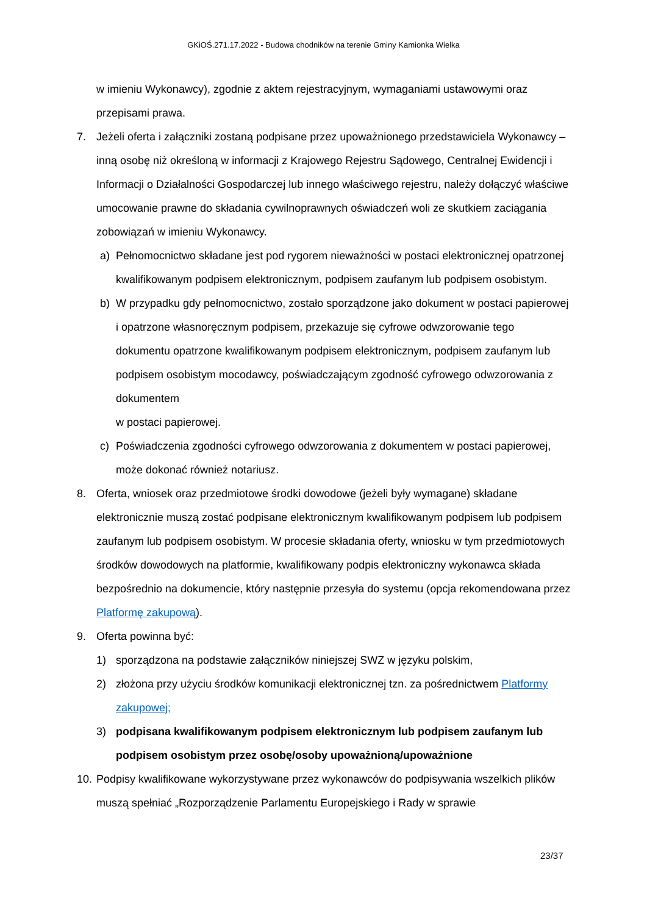GKiOŚ.271.17.2022 - Budowa chodników na terenie Gminy Kamionka Wielka
w imieniu Wykonawcy), zgodnie z aktem rejestracyjnym, wymaganiami ustawowymi oraz przepisami prawa.
7. Jeżeli oferta i załączniki zostaną podpisane przez upoważnionego przedstawiciela Wykonawcy – inną osobę niż określoną w informacji z Krajowego Rejestru Sądowego, Centralnej Ewidencji i Informacji o Działalności Gospodarczej lub innego właściwego rejestru, należy dołączyć właściwe umocowanie prawne do składania cywilnoprawnych oświadczeń woli ze skutkiem zaciągania zobowiązań w imieniu Wykonawcy.
a) Pełnomocnictwo składane jest pod rygorem nieważności w postaci elektronicznej opatrzonej kwalifikowanym podpisem elektronicznym, podpisem zaufanym lub podpisem osobistym.
b) W przypadku gdy pełnomocnictwo, zostało sporządzone jako dokument w postaci papierowej i opatrzone własnoręcznym podpisem, przekazuje się cyfrowe odwzorowanie tego dokumentu opatrzone kwalifikowanym podpisem elektronicznym, podpisem zaufanym lub podpisem osobistym mocodawcy, poświadczającym zgodność cyfrowego odwzorowania z dokumentem
w postaci papierowej.
c) Poświadczenia zgodności cyfrowego odwzorowania z dokumentem w postaci papierowej, może dokonać również notariusz.
8. Oferta, wniosek oraz przedmiotowe środki dowodowe (jeżeli były wymagane) składane elektronicznie muszą zostać podpisane elektronicznym kwalifikowanym podpisem lub podpisem zaufanym lub podpisem osobistym. W procesie składania oferty, wniosku w tym przedmiotowych środków dowodowych na platformie, kwalifikowany podpis elektroniczny wykonawca składa bezpośrednio na dokumencie, który następnie przesyła do systemu (opcja rekomendowana przez Platformę zakupową).
9. Oferta powinna być:
1) sporządzona na podstawie załączników niniejszej SWZ w języku polskim,
2) złożona przy użyciu środków komunikacji elektronicznej tzn. za pośrednictwem Platformy zakupowej;
3) podpisana kwalifikowanym podpisem elektronicznym lub podpisem zaufanym lub podpisem osobistym przez osobę/osoby upoważnioną/upoważnione
10.
Podpisy kwalifikowane wykorzystywane przez wykonawców do podpisywania wszelkich plików muszą spełniać „Rozporządzenie Parlamentu Europejskiego i Rady w sprawie
23/37